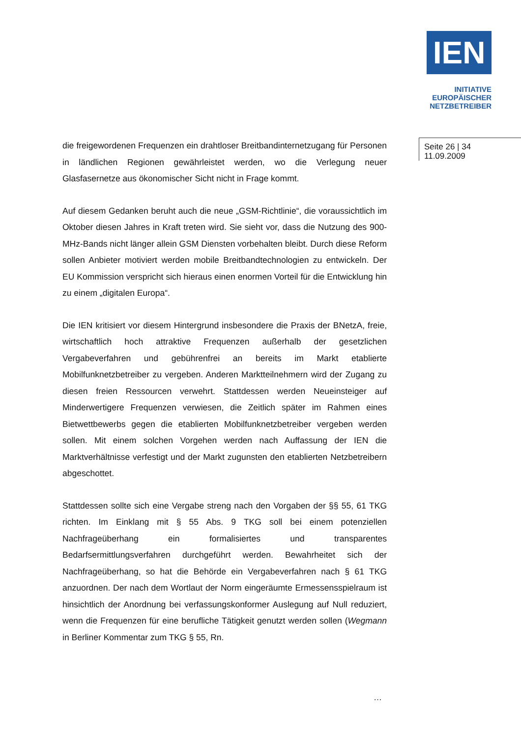IEN
INITIATIVE
EUROPÄISCHER
NETZBETREIBER
Seite 26 | 34
11.09.2009
die freigewordenen Frequenzen ein drahtloser Breitbandinternetzugang für Personen in ländlichen Regionen gewährleistet werden, wo die Verlegung neuer Glasfasernetze aus ökonomischer Sicht nicht in Frage kommt.
Auf diesem Gedanken beruht auch die neue „GSM-Richtlinie“, die voraussichtlich im Oktober diesen Jahres in Kraft treten wird. Sie sieht vor, dass die Nutzung des 900-MHz-Bands nicht länger allein GSM Diensten vorbehalten bleibt. Durch diese Reform sollen Anbieter motiviert werden mobile Breitbandtechnologien zu entwickeln. Der EU Kommission verspricht sich hieraus einen enormen Vorteil für die Entwicklung hin zu einem „digitalen Europa“.
Die IEN kritisiert vor diesem Hintergrund insbesondere die Praxis der BNetzA, freie, wirtschaftlich hoch attraktive Frequenzen außerhalb der gesetzlichen Vergabeverfahren und gebührenfrei an bereits im Markt etablierte Mobilfunknetzbetreiber zu vergeben. Anderen Marktteilnehmern wird der Zugang zu diesen freien Ressourcen verwehrt. Stattdessen werden Neueinsteiger auf Minderwertigere Frequenzen verwiesen, die Zeitlich später im Rahmen eines Bietwettbewerbs gegen die etablierten Mobilfunknetzbetreiber vergeben werden sollen. Mit einem solchen Vorgehen werden nach Auffassung der IEN die Marktverhältnisse verfestigt und der Markt zugunsten den etablierten Netzbetreibern abgeschottet.
Stattdessen sollte sich eine Vergabe streng nach den Vorgaben der §§ 55, 61 TKG richten. Im Einklang mit § 55 Abs. 9 TKG soll bei einem potenziellen Nachfrageüberhang ein formalisiertes und transparentes Bedarfsermittlungsverfahren durchgeführt werden. Bewahrheitet sich der Nachfrageüberhang, so hat die Behörde ein Vergabeverfahren nach § 61 TKG anzuordnen. Der nach dem Wortlaut der Norm eingeräumte Ermessensspielraum ist hinsichtlich der Anordnung bei verfassungskonformer Auslegung auf Null reduziert, wenn die Frequenzen für eine berufliche Tätigkeit genutzt werden sollen (Wegmann in Berliner Kommentar zum TKG § 55, Rn.
…